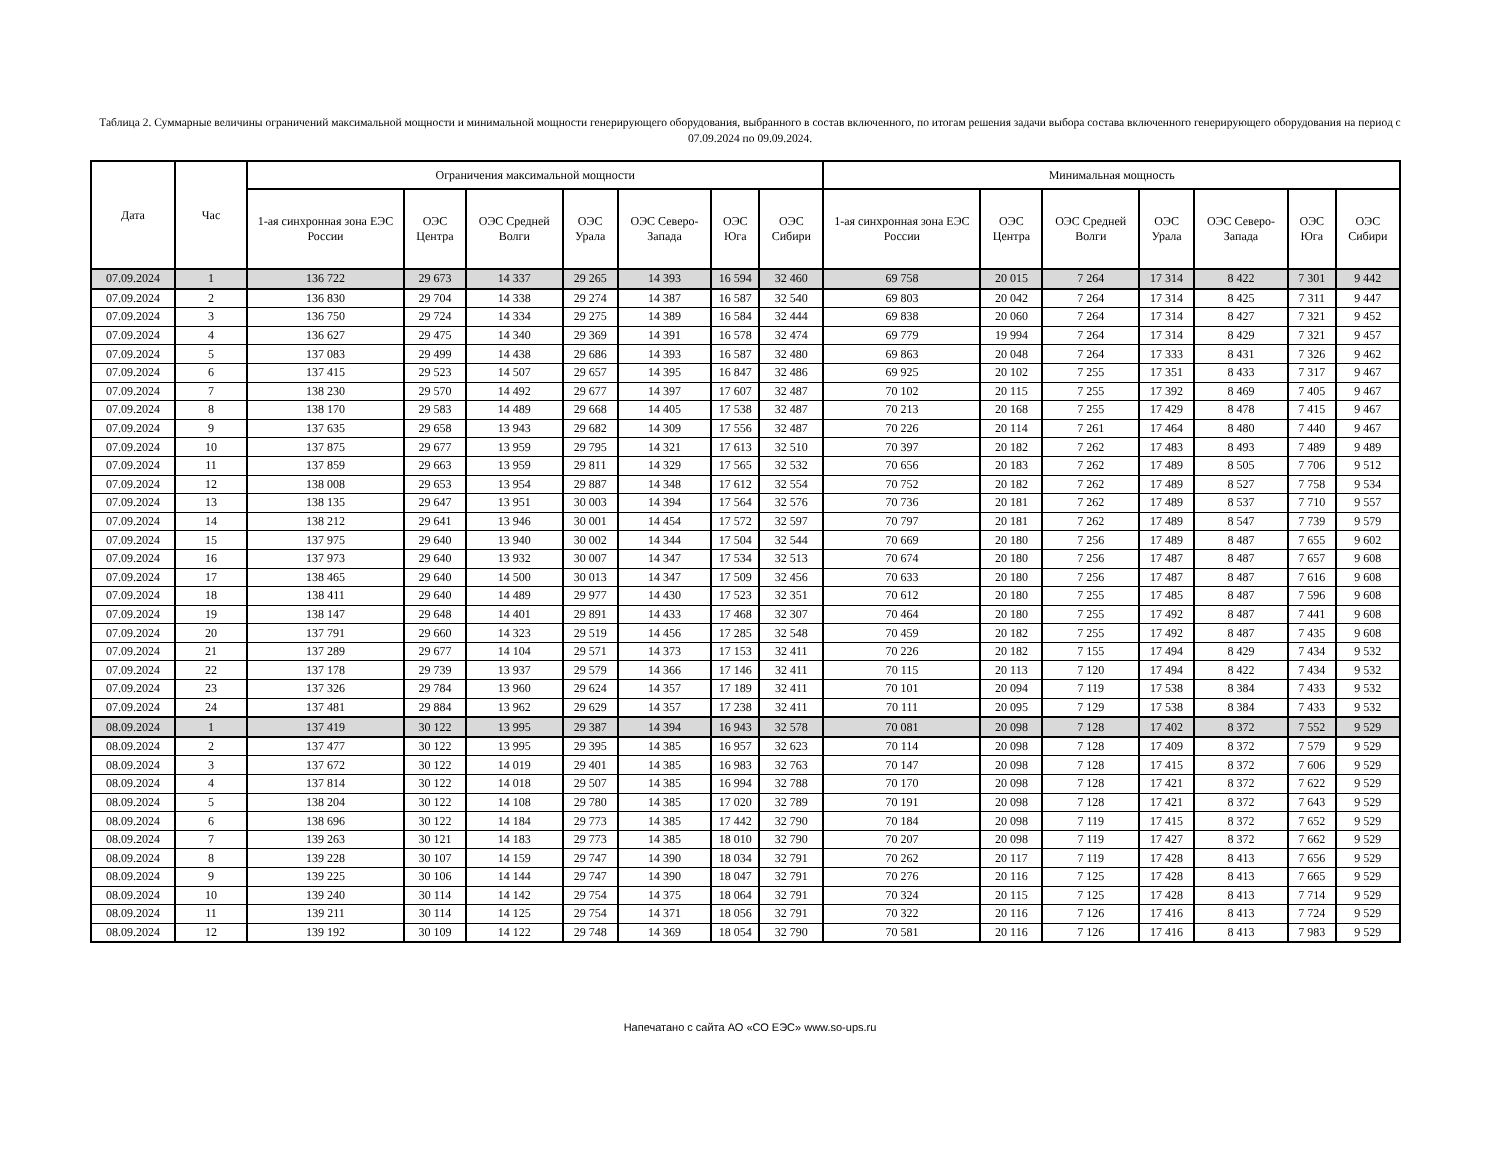Таблица 2. Суммарные величины ограничений максимальной мощности и минимальной мощности генерирующего оборудования, выбранного в состав включенного, по итогам решения задачи выбора состава включенного генерирующего оборудования на период с 07.09.2024 по 09.09.2024.
| Дата | Час | Ограничения максимальной мощности | | | | | | | Минимальная мощность | | | | | | |
| --- | --- | --- | --- | --- | --- | --- | --- | --- | --- | --- | --- | --- | --- | --- | --- |
| | | 1-ая синхронная зона ЕЭС России | ОЭС Центра | ОЭС Средней Волги | ОЭС Урала | ОЭС Северо-Запада | ОЭС Юга | ОЭС Сибири | 1-ая синхронная зона ЕЭС России | ОЭС Центра | ОЭС Средней Волги | ОЭС Урала | ОЭС Северо-Запада | ОЭС Юга | ОЭС Сибири |
| 07.09.2024 | 1 | 136 722 | 29 673 | 14 337 | 29 265 | 14 393 | 16 594 | 32 460 | 69 758 | 20 015 | 7 264 | 17 314 | 8 422 | 7 301 | 9 442 |
| 07.09.2024 | 2 | 136 830 | 29 704 | 14 338 | 29 274 | 14 387 | 16 587 | 32 540 | 69 803 | 20 042 | 7 264 | 17 314 | 8 425 | 7 311 | 9 447 |
| 07.09.2024 | 3 | 136 750 | 29 724 | 14 334 | 29 275 | 14 389 | 16 584 | 32 444 | 69 838 | 20 060 | 7 264 | 17 314 | 8 427 | 7 321 | 9 452 |
| 07.09.2024 | 4 | 136 627 | 29 475 | 14 340 | 29 369 | 14 391 | 16 578 | 32 474 | 69 779 | 19 994 | 7 264 | 17 314 | 8 429 | 7 321 | 9 457 |
| 07.09.2024 | 5 | 137 083 | 29 499 | 14 438 | 29 686 | 14 393 | 16 587 | 32 480 | 69 863 | 20 048 | 7 264 | 17 333 | 8 431 | 7 326 | 9 462 |
| 07.09.2024 | 6 | 137 415 | 29 523 | 14 507 | 29 657 | 14 395 | 16 847 | 32 486 | 69 925 | 20 102 | 7 255 | 17 351 | 8 433 | 7 317 | 9 467 |
| 07.09.2024 | 7 | 138 230 | 29 570 | 14 492 | 29 677 | 14 397 | 17 607 | 32 487 | 70 102 | 20 115 | 7 255 | 17 392 | 8 469 | 7 405 | 9 467 |
| 07.09.2024 | 8 | 138 170 | 29 583 | 14 489 | 29 668 | 14 405 | 17 538 | 32 487 | 70 213 | 20 168 | 7 255 | 17 429 | 8 478 | 7 415 | 9 467 |
| 07.09.2024 | 9 | 137 635 | 29 658 | 13 943 | 29 682 | 14 309 | 17 556 | 32 487 | 70 226 | 20 114 | 7 261 | 17 464 | 8 480 | 7 440 | 9 467 |
| 07.09.2024 | 10 | 137 875 | 29 677 | 13 959 | 29 795 | 14 321 | 17 613 | 32 510 | 70 397 | 20 182 | 7 262 | 17 483 | 8 493 | 7 489 | 9 489 |
| 07.09.2024 | 11 | 137 859 | 29 663 | 13 959 | 29 811 | 14 329 | 17 565 | 32 532 | 70 656 | 20 183 | 7 262 | 17 489 | 8 505 | 7 706 | 9 512 |
| 07.09.2024 | 12 | 138 008 | 29 653 | 13 954 | 29 887 | 14 348 | 17 612 | 32 554 | 70 752 | 20 182 | 7 262 | 17 489 | 8 527 | 7 758 | 9 534 |
| 07.09.2024 | 13 | 138 135 | 29 647 | 13 951 | 30 003 | 14 394 | 17 564 | 32 576 | 70 736 | 20 181 | 7 262 | 17 489 | 8 537 | 7 710 | 9 557 |
| 07.09.2024 | 14 | 138 212 | 29 641 | 13 946 | 30 001 | 14 454 | 17 572 | 32 597 | 70 797 | 20 181 | 7 262 | 17 489 | 8 547 | 7 739 | 9 579 |
| 07.09.2024 | 15 | 137 975 | 29 640 | 13 940 | 30 002 | 14 344 | 17 504 | 32 544 | 70 669 | 20 180 | 7 256 | 17 489 | 8 487 | 7 655 | 9 602 |
| 07.09.2024 | 16 | 137 973 | 29 640 | 13 932 | 30 007 | 14 347 | 17 534 | 32 513 | 70 674 | 20 180 | 7 256 | 17 487 | 8 487 | 7 657 | 9 608 |
| 07.09.2024 | 17 | 138 465 | 29 640 | 14 500 | 30 013 | 14 347 | 17 509 | 32 456 | 70 633 | 20 180 | 7 256 | 17 487 | 8 487 | 7 616 | 9 608 |
| 07.09.2024 | 18 | 138 411 | 29 640 | 14 489 | 29 977 | 14 430 | 17 523 | 32 351 | 70 612 | 20 180 | 7 255 | 17 485 | 8 487 | 7 596 | 9 608 |
| 07.09.2024 | 19 | 138 147 | 29 648 | 14 401 | 29 891 | 14 433 | 17 468 | 32 307 | 70 464 | 20 180 | 7 255 | 17 492 | 8 487 | 7 441 | 9 608 |
| 07.09.2024 | 20 | 137 791 | 29 660 | 14 323 | 29 519 | 14 456 | 17 285 | 32 548 | 70 459 | 20 182 | 7 255 | 17 492 | 8 487 | 7 435 | 9 608 |
| 07.09.2024 | 21 | 137 289 | 29 677 | 14 104 | 29 571 | 14 373 | 17 153 | 32 411 | 70 226 | 20 182 | 7 155 | 17 494 | 8 429 | 7 434 | 9 532 |
| 07.09.2024 | 22 | 137 178 | 29 739 | 13 937 | 29 579 | 14 366 | 17 146 | 32 411 | 70 115 | 20 113 | 7 120 | 17 494 | 8 422 | 7 434 | 9 532 |
| 07.09.2024 | 23 | 137 326 | 29 784 | 13 960 | 29 624 | 14 357 | 17 189 | 32 411 | 70 101 | 20 094 | 7 119 | 17 538 | 8 384 | 7 433 | 9 532 |
| 07.09.2024 | 24 | 137 481 | 29 884 | 13 962 | 29 629 | 14 357 | 17 238 | 32 411 | 70 111 | 20 095 | 7 129 | 17 538 | 8 384 | 7 433 | 9 532 |
| 08.09.2024 | 1 | 137 419 | 30 122 | 13 995 | 29 387 | 14 394 | 16 943 | 32 578 | 70 081 | 20 098 | 7 128 | 17 402 | 8 372 | 7 552 | 9 529 |
| 08.09.2024 | 2 | 137 477 | 30 122 | 13 995 | 29 395 | 14 385 | 16 957 | 32 623 | 70 114 | 20 098 | 7 128 | 17 409 | 8 372 | 7 579 | 9 529 |
| 08.09.2024 | 3 | 137 672 | 30 122 | 14 019 | 29 401 | 14 385 | 16 983 | 32 763 | 70 147 | 20 098 | 7 128 | 17 415 | 8 372 | 7 606 | 9 529 |
| 08.09.2024 | 4 | 137 814 | 30 122 | 14 018 | 29 507 | 14 385 | 16 994 | 32 788 | 70 170 | 20 098 | 7 128 | 17 421 | 8 372 | 7 622 | 9 529 |
| 08.09.2024 | 5 | 138 204 | 30 122 | 14 108 | 29 780 | 14 385 | 17 020 | 32 789 | 70 191 | 20 098 | 7 128 | 17 421 | 8 372 | 7 643 | 9 529 |
| 08.09.2024 | 6 | 138 696 | 30 122 | 14 184 | 29 773 | 14 385 | 17 442 | 32 790 | 70 184 | 20 098 | 7 119 | 17 415 | 8 372 | 7 652 | 9 529 |
| 08.09.2024 | 7 | 139 263 | 30 121 | 14 183 | 29 773 | 14 385 | 18 010 | 32 790 | 70 207 | 20 098 | 7 119 | 17 427 | 8 372 | 7 662 | 9 529 |
| 08.09.2024 | 8 | 139 228 | 30 107 | 14 159 | 29 747 | 14 390 | 18 034 | 32 791 | 70 262 | 20 117 | 7 119 | 17 428 | 8 413 | 7 656 | 9 529 |
| 08.09.2024 | 9 | 139 225 | 30 106 | 14 144 | 29 747 | 14 390 | 18 047 | 32 791 | 70 276 | 20 116 | 7 125 | 17 428 | 8 413 | 7 665 | 9 529 |
| 08.09.2024 | 10 | 139 240 | 30 114 | 14 142 | 29 754 | 14 375 | 18 064 | 32 791 | 70 324 | 20 115 | 7 125 | 17 428 | 8 413 | 7 714 | 9 529 |
| 08.09.2024 | 11 | 139 211 | 30 114 | 14 125 | 29 754 | 14 371 | 18 056 | 32 791 | 70 322 | 20 116 | 7 126 | 17 416 | 8 413 | 7 724 | 9 529 |
| 08.09.2024 | 12 | 139 192 | 30 109 | 14 122 | 29 748 | 14 369 | 18 054 | 32 790 | 70 581 | 20 116 | 7 126 | 17 416 | 8 413 | 7 983 | 9 529 |
Напечатано с сайта АО «СО ЕЭС» www.so-ups.ru